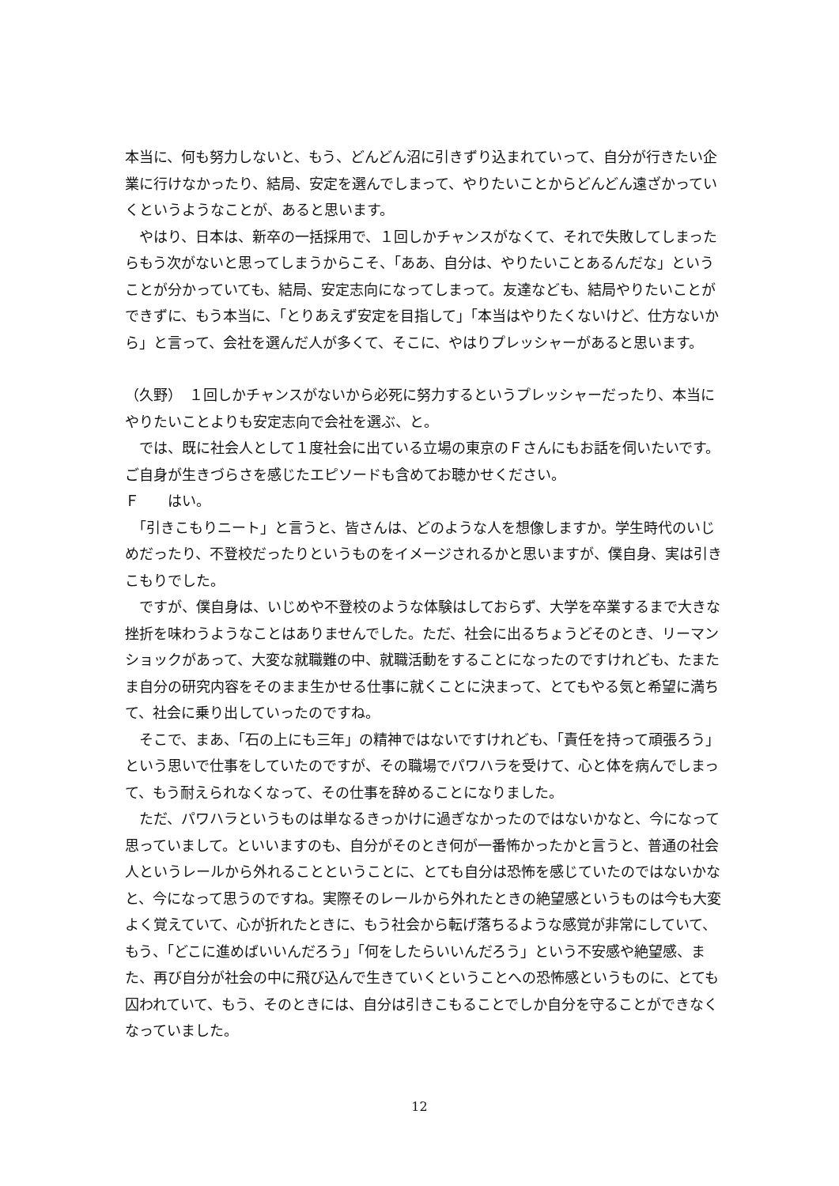本当に、何も努力しないと、もう、どんどん沼に引きずり込まれていって、自分が行きたい企業に行けなかったり、結局、安定を選んでしまって、やりたいことからどんどん遠ざかっていくというようなことが、あると思います。
　やはり、日本は、新卒の一括採用で、１回しかチャンスがなくて、それで失敗してしまったらもう次がないと思ってしまうからこそ、「ああ、自分は、やりたいことあるんだな」ということが分かっていても、結局、安定志向になってしまって。友達なども、結局やりたいことができずに、もう本当に、「とりあえず安定を目指して」「本当はやりたくないけど、仕方ないから」と言って、会社を選んだ人が多くて、そこに、やはりプレッシャーがあると思います。
（久野）　１回しかチャンスがないから必死に努力するというプレッシャーだったり、本当にやりたいことよりも安定志向で会社を選ぶ、と。
　では、既に社会人として１度社会に出ている立場の東京のＦさんにもお話を伺いたいです。ご自身が生きづらさを感じたエピソードも含めてお聴かせください。
Ｆ　　はい。
　「引きこもりニート」と言うと、皆さんは、どのような人を想像しますか。学生時代のいじめだったり、不登校だったりというものをイメージされるかと思いますが、僕自身、実は引きこもりでした。
　ですが、僕自身は、いじめや不登校のような体験はしておらず、大学を卒業するまで大きな挫折を味わうようなことはありませんでした。ただ、社会に出るちょうどそのとき、リーマンショックがあって、大変な就職難の中、就職活動をすることになったのですけれども、たまたま自分の研究内容をそのまま生かせる仕事に就くことに決まって、とてもやる気と希望に満ちて、社会に乗り出していったのですね。
　そこで、まあ、「石の上にも三年」の精神ではないですけれども、「責任を持って頑張ろう」という思いで仕事をしていたのですが、その職場でパワハラを受けて、心と体を病んでしまって、もう耐えられなくなって、その仕事を辞めることになりました。
　ただ、パワハラというものは単なるきっかけに過ぎなかったのではないかなと、今になって思っていまして。といいますのも、自分がそのとき何が一番怖かったかと言うと、普通の社会人というレールから外れることということに、とても自分は恐怖を感じていたのではないかなと、今になって思うのですね。実際そのレールから外れたときの絶望感というものは今も大変よく覚えていて、心が折れたときに、もう社会から転げ落ちるような感覚が非常にしていて、もう、「どこに進めばいいんだろう」「何をしたらいいんだろう」という不安感や絶望感、また、再び自分が社会の中に飛び込んで生きていくということへの恐怖感というものに、とても囚われていて、もう、そのときには、自分は引きこもることでしか自分を守ることができなくなっていました。
12